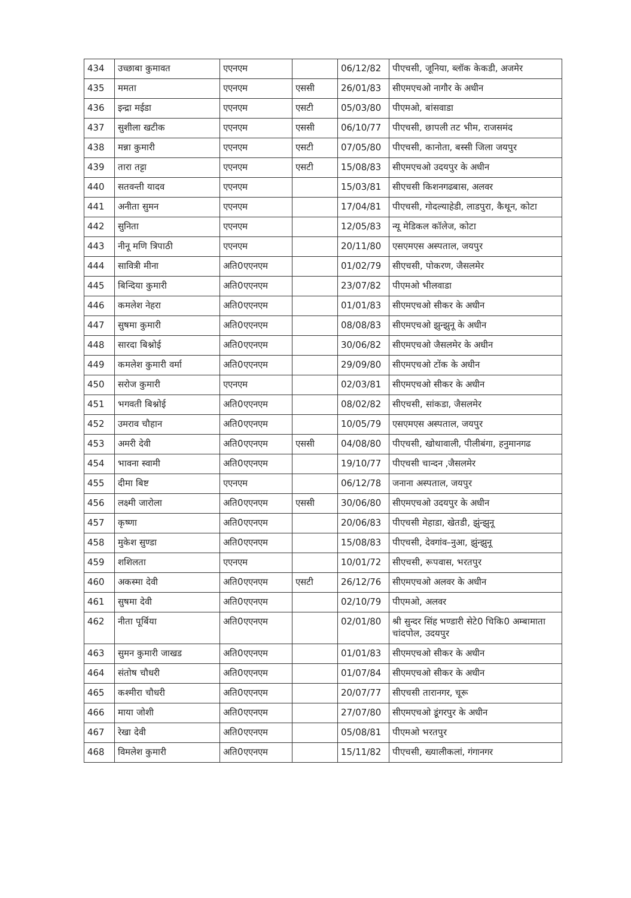| 434 | उच्छाबा कुमावत | एएनएम | | 06/12/82 | पीएचसी, जूनिया, ब्लॉक केकडी, अजमेर |
| 435 | ममता | एएनएम | एससी | 26/01/83 | सीएमएचओ नागौर के अधीन |
| 436 | इन्द्रा मईडा | एएनएम | एसटी | 05/03/80 | पीएमओ, बांसवाडा |
| 437 | सुशीला खटीक | एएनएम | एससी | 06/10/77 | पीएचसी, छापली तट भीम, राजसमंद |
| 438 | मन्ना कुमारी | एएनएम | एसटी | 07/05/80 | पीएचसी, कानोता, बस्सी जिला जयपुर |
| 439 | तारा तट्टा | एएनएम | एसटी | 15/08/83 | सीएमएचओ उदयपुर के अधीन |
| 440 | सतवन्ती यादव | एएनएम | | 15/03/81 | सीएचसी किशनगढबास, अलवर |
| 441 | अनीता सुमन | एएनएम | | 17/04/81 | पीएचसी, गोदल्याहेडी, लाडपुरा, कैथून, कोटा |
| 442 | सुनिता | एएनएम | | 12/05/83 | न्यू मेडिकल कॉलेज, कोटा |
| 443 | नीनू मणि त्रिपाठी | एएनएम | | 20/11/80 | एसएमएस अस्पताल, जयपुर |
| 444 | सावित्री मीना | अति0एएनएम | | 01/02/79 | सीएचसी, पोकरण, जैसलमेर |
| 445 | बिन्दिया कुमारी | अति0एएनएम | | 23/07/82 | पीएमओ भीलवाडा |
| 446 | कमलेश नेहरा | अति0एएनएम | | 01/01/83 | सीएमएचओ सीकर के अधीन |
| 447 | सुषमा कुमारी | अति0एएनएम | | 08/08/83 | सीएमएचओ झुन्झुनू के अधीन |
| 448 | सारदा बिश्नोई | अति0एएनएम | | 30/06/82 | सीएमएचओ जैसलमेर के अधीन |
| 449 | कमलेश कुमारी वर्मा | अति0एएनएम | | 29/09/80 | सीएमएचओ टोंक के अधीन |
| 450 | सरोज कुमारी | एएनएम | | 02/03/81 | सीएमएचओ सीकर के अधीन |
| 451 | भगवती बिश्नोई | अति0एएनएम | | 08/02/82 | सीएचसी, सांकडा, जैसलमेर |
| 452 | उमराव चौहान | अति0एएनएम | | 10/05/79 | एसएमएस अस्पताल, जयपुर |
| 453 | अमरी देवी | अति0एएनएम | एससी | 04/08/80 | पीएचसी, खोथावाली, पीलीबंगा, हनुमानगढ |
| 454 | भावना स्वामी | अति0एएनएम | | 19/10/77 | पीएचसी चान्दन ,जैसलमेर |
| 455 | दीमा बिष्ट | एएनएम | | 06/12/78 | जनाना अस्पताल, जयपुर |
| 456 | लक्ष्मी जारोला | अति0एएनएम | एससी | 30/06/80 | सीएमएचओ उदयपुर के अधीन |
| 457 | कृष्णा | अति0एएनएम | | 20/06/83 | पीएचसी मेहाडा, खेतडी, झुंन्झुनू |
| 458 | मुकेश सुण्डा | अति0एएनएम | | 15/08/83 | पीएचसी, देवगांव–नुआ, झुंन्झुनू |
| 459 | शशिलता | एएनएम | | 10/01/72 | सीएचसी, रूपवास, भरतपुर |
| 460 | अकस्मा देवी | अति0एएनएम | एसटी | 26/12/76 | सीएमएचओ अलवर के अधीन |
| 461 | सुषमा देवी | अति0एएनएम | | 02/10/79 | पीएमओ, अलवर |
| 462 | नीता पूर्बिया | अति0एएनएम | | 02/01/80 | श्री सुन्दर सिंह भण्डारी सेटे0 चिकि0 अम्बामाता चांदपोल, उदयपुर |
| 463 | सुमन कुमारी जाखड | अति0एएनएम | | 01/01/83 | सीएमएचओ सीकर के अधीन |
| 464 | संतोष चौधरी | अति0एएनएम | | 01/07/84 | सीएमएचओ सीकर के अधीन |
| 465 | कश्मीरा चौधरी | अति0एएनएम | | 20/07/77 | सीएचसी तारानगर, चूरू |
| 466 | माया जोशी | अति0एएनएम | | 27/07/80 | सीएमएचओ डूंगरपुर के अधीन |
| 467 | रेखा देवी | अति0एएनएम | | 05/08/81 | पीएमओ भरतपुर |
| 468 | विमलेश कुमारी | अति0एएनएम | | 15/11/82 | पीएचसी, ख्यालीकलां, गंगानगर |